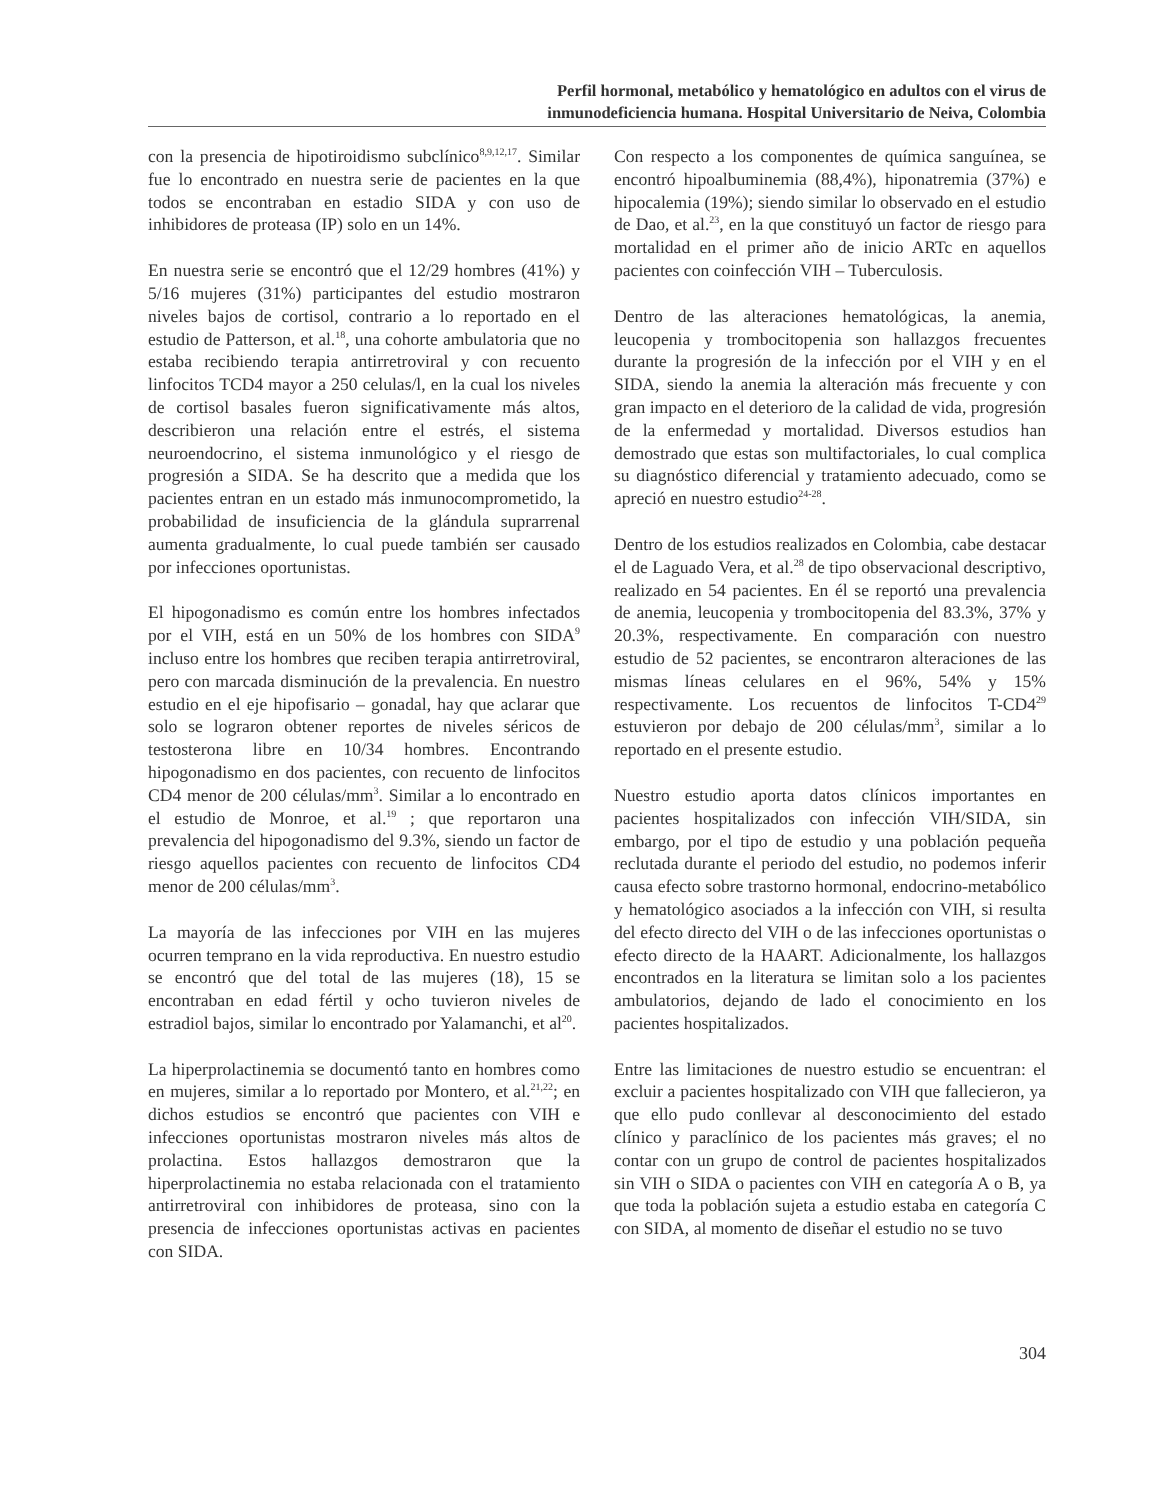Perfil hormonal, metabólico y hematológico en adultos con el virus de
inmunodeficiencia humana. Hospital Universitario de Neiva, Colombia
con la presencia de hipotiroidismo subclínico<sup>8,9,12,17</sup>. Similar fue lo encontrado en nuestra serie de pacientes en la que todos se encontraban en estadio SIDA y con uso de inhibidores de proteasa (IP) solo en un 14%.
En nuestra serie se encontró que el 12/29 hombres (41%) y 5/16 mujeres (31%) participantes del estudio mostraron niveles bajos de cortisol, contrario a lo reportado en el estudio de Patterson, et al.<sup>18</sup>, una cohorte ambulatoria que no estaba recibiendo terapia antirretroviral y con recuento linfocitos TCD4 mayor a 250 celulas/l, en la cual los niveles de cortisol basales fueron significativamente más altos, describieron una relación entre el estrés, el sistema neuroendocrino, el sistema inmunológico y el riesgo de progresión a SIDA. Se ha descrito que a medida que los pacientes entran en un estado más inmunocomprometido, la probabilidad de insuficiencia de la glándula suprarrenal aumenta gradualmente, lo cual puede también ser causado por infecciones oportunistas.
El hipogonadismo es común entre los hombres infectados por el VIH, está en un 50% de los hombres con SIDA<sup>9</sup> incluso entre los hombres que reciben terapia antirretroviral, pero con marcada disminución de la prevalencia. En nuestro estudio en el eje hipofisario – gonadal, hay que aclarar que solo se lograron obtener reportes de niveles séricos de testosterona libre en 10/34 hombres. Encontrando hipogonadismo en dos pacientes, con recuento de linfocitos CD4 menor de 200 células/mm<sup>3</sup>. Similar a lo encontrado en el estudio de Monroe, et al.<sup>19</sup> ; que reportaron una prevalencia del hipogonadismo del 9.3%, siendo un factor de riesgo aquellos pacientes con recuento de linfocitos CD4 menor de 200 células/mm<sup>3</sup>.
La mayoría de las infecciones por VIH en las mujeres ocurren temprano en la vida reproductiva. En nuestro estudio se encontró que del total de las mujeres (18), 15 se encontraban en edad fértil y ocho tuvieron niveles de estradiol bajos, similar lo encontrado por Yalamanchi, et al<sup>20</sup>.
La hiperprolactinemia se documentó tanto en hombres como en mujeres, similar a lo reportado por Montero, et al.<sup>21,22</sup>; en dichos estudios se encontró que pacientes con VIH e infecciones oportunistas mostraron niveles más altos de prolactina. Estos hallazgos demostraron que la hiperprolactinemia no estaba relacionada con el tratamiento antirretroviral con inhibidores de proteasa, sino con la presencia de infecciones oportunistas activas en pacientes con SIDA.
Con respecto a los componentes de química sanguínea, se encontró hipoalbuminemia (88,4%), hiponatremia (37%) e hipocalemia (19%); siendo similar lo observado en el estudio de Dao, et al.<sup>23</sup>, en la que constituyó un factor de riesgo para mortalidad en el primer año de inicio ARTc en aquellos pacientes con coinfección VIH – Tuberculosis.
Dentro de las alteraciones hematológicas, la anemia, leucopenia y trombocitopenia son hallazgos frecuentes durante la progresión de la infección por el VIH y en el SIDA, siendo la anemia la alteración más frecuente y con gran impacto en el deterioro de la calidad de vida, progresión de la enfermedad y mortalidad. Diversos estudios han demostrado que estas son multifactoriales, lo cual complica su diagnóstico diferencial y tratamiento adecuado, como se apreció en nuestro estudio<sup>24-28</sup>.
Dentro de los estudios realizados en Colombia, cabe destacar el de Laguado Vera, et al.<sup>28</sup> de tipo observacional descriptivo, realizado en 54 pacientes. En él se reportó una prevalencia de anemia, leucopenia y trombocitopenia del 83.3%, 37% y 20.3%, respectivamente. En comparación con nuestro estudio de 52 pacientes, se encontraron alteraciones de las mismas líneas celulares en el 96%, 54% y 15% respectivamente. Los recuentos de linfocitos T-CD4<sup>29</sup> estuvieron por debajo de 200 células/mm<sup>3</sup>, similar a lo reportado en el presente estudio.
Nuestro estudio aporta datos clínicos importantes en pacientes hospitalizados con infección VIH/SIDA, sin embargo, por el tipo de estudio y una población pequeña reclutada durante el periodo del estudio, no podemos inferir causa efecto sobre trastorno hormonal, endocrino-metabólico y hematológico asociados a la infección con VIH, si resulta del efecto directo del VIH o de las infecciones oportunistas o efecto directo de la HAART. Adicionalmente, los hallazgos encontrados en la literatura se limitan solo a los pacientes ambulatorios, dejando de lado el conocimiento en los pacientes hospitalizados.
Entre las limitaciones de nuestro estudio se encuentran: el excluir a pacientes hospitalizado con VIH que fallecieron, ya que ello pudo conllevar al desconocimiento del estado clínico y paraclínico de los pacientes más graves; el no contar con un grupo de control de pacientes hospitalizados sin VIH o SIDA o pacientes con VIH en categoría A o B, ya que toda la población sujeta a estudio estaba en categoría C con SIDA, al momento de diseñar el estudio no se tuvo
304